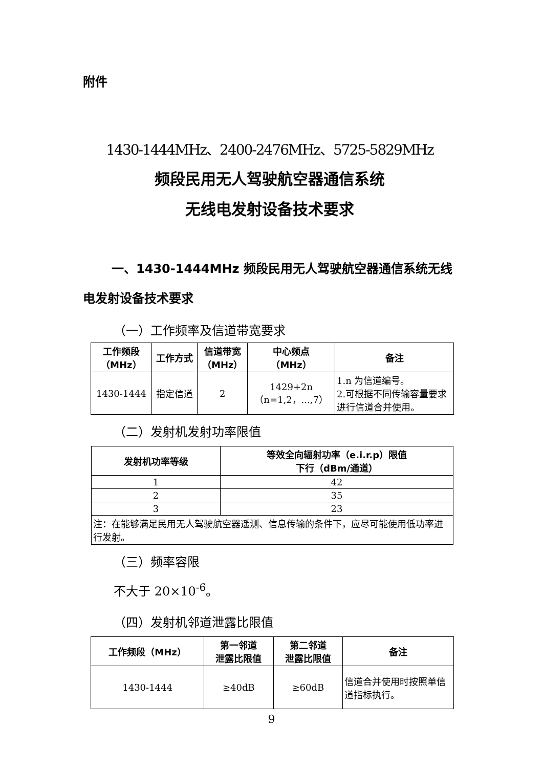附件
1430-1444MHz、2400-2476MHz、5725-5829MHz
频段民用无人驾驶航空器通信系统
无线电发射设备技术要求
一、1430-1444MHz 频段民用无人驾驶航空器通信系统无线电发射设备技术要求
（一）工作频率及信道带宽要求
| 工作频段 （MHz） | 工作方式 | 信道带宽 （MHz） | 中心频点 （MHz） | 备注 |
| --- | --- | --- | --- | --- |
| 1430-1444 | 指定信道 | 2 | 1429+2n （n=1,2，...,7） | 1.n 为信道编号。 2.可根据不同传输容量要求进行信道合并使用。 |
（二）发射机发射功率限值
| 发射机功率等级 | 等效全向辐射功率（e.i.r.p）限值 下行（dBm/通道） |
| --- | --- |
| 1 | 42 |
| 2 | 35 |
| 3 | 23 |
| 注：在能够满足民用无人驾驶航空器遥测、信息传输的条件下，应尽可能使用低功率进行发射。 | |
（三）频率容限
不大于 20×10<sup>-6</sup>。
（四）发射机邻道泄露比限值
| 工作频段（MHz） | 第一邻道 泄露比限值 | 第二邻道 泄露比限值 | 备注 |
| --- | --- | --- | --- |
| 1430-1444 | ≥40dB | ≥60dB | 信道合并使用时按照单信道指标执行。 |
9